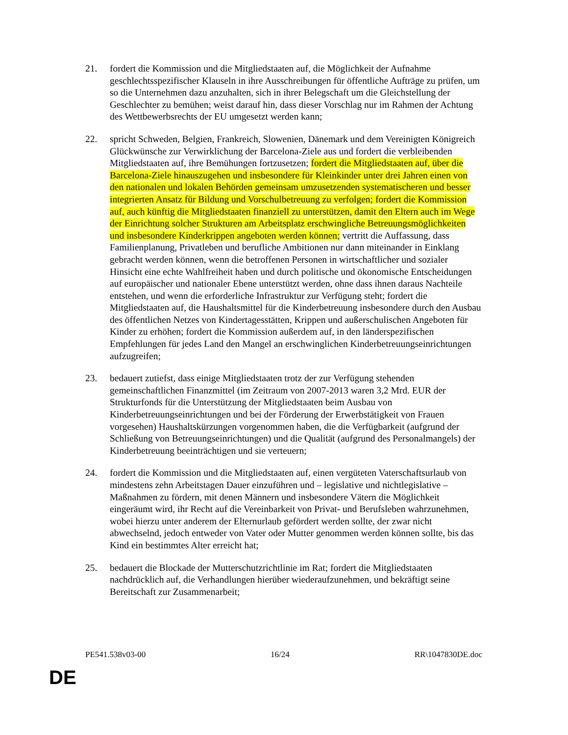21. fordert die Kommission und die Mitgliedstaaten auf, die Möglichkeit der Aufnahme geschlechtsspezifischer Klauseln in ihre Ausschreibungen für öffentliche Aufträge zu prüfen, um so die Unternehmen dazu anzuhalten, sich in ihrer Belegschaft um die Gleichstellung der Geschlechter zu bemühen; weist darauf hin, dass dieser Vorschlag nur im Rahmen der Achtung des Wettbewerbsrechts der EU umgesetzt werden kann;
22. spricht Schweden, Belgien, Frankreich, Slowenien, Dänemark und dem Vereinigten Königreich Glückwünsche zur Verwirklichung der Barcelona-Ziele aus und fordert die verbleibenden Mitgliedstaaten auf, ihre Bemühungen fortzusetzen; fordert die Mitgliedstaaten auf, über die Barcelona-Ziele hinauszugehen und insbesondere für Kleinkinder unter drei Jahren einen von den nationalen und lokalen Behörden gemeinsam umzusetzenden systematischeren und besser integrierten Ansatz für Bildung und Vorschulbetreuung zu verfolgen; fordert die Kommission auf, auch künftig die Mitgliedstaaten finanziell zu unterstützen, damit den Eltern auch im Wege der Einrichtung solcher Strukturen am Arbeitsplatz erschwingliche Betreuungsmöglichkeiten und insbesondere Kinderkrippen angeboten werden können; vertritt die Auffassung, dass Familienplanung, Privatleben und berufliche Ambitionen nur dann miteinander in Einklang gebracht werden können, wenn die betroffenen Personen in wirtschaftlicher und sozialer Hinsicht eine echte Wahlfreiheit haben und durch politische und ökonomische Entscheidungen auf europäischer und nationaler Ebene unterstützt werden, ohne dass ihnen daraus Nachteile entstehen, und wenn die erforderliche Infrastruktur zur Verfügung steht; fordert die Mitgliedstaaten auf, die Haushaltsmittel für die Kinderbetreuung insbesondere durch den Ausbau des öffentlichen Netzes von Kindertagesstätten, Krippen und außerschulischen Angeboten für Kinder zu erhöhen; fordert die Kommission außerdem auf, in den länderspezifischen Empfehlungen für jedes Land den Mangel an erschwinglichen Kinderbetreuungseinrichtungen aufzugreifen;
23. bedauert zutiefst, dass einige Mitgliedstaaten trotz der zur Verfügung stehenden gemeinschaftlichen Finanzmittel (im Zeitraum von 2007-2013 waren 3,2 Mrd. EUR der Strukturfonds für die Unterstützung der Mitgliedstaaten beim Ausbau von Kinderbetreuungseinrichtungen und bei der Förderung der Erwerbstätigkeit von Frauen vorgesehen) Haushaltskürzungen vorgenommen haben, die die Verfügbarkeit (aufgrund der Schließung von Betreuungseinrichtungen) und die Qualität (aufgrund des Personalmangels) der Kinderbetreuung beeinträchtigen und sie verteuern;
24. fordert die Kommission und die Mitgliedstaaten auf, einen vergüteten Vaterschaftsurlaub von mindestens zehn Arbeitstagen Dauer einzuführen und – legislative und nichtlegislative – Maßnahmen zu fördern, mit denen Männern und insbesondere Vätern die Möglichkeit eingeräumt wird, ihr Recht auf die Vereinbarkeit von Privat- und Berufsleben wahrzunehmen, wobei hierzu unter anderem der Elternurlaub gefördert werden sollte, der zwar nicht abwechselnd, jedoch entweder von Vater oder Mutter genommen werden können sollte, bis das Kind ein bestimmtes Alter erreicht hat;
25. bedauert die Blockade der Mutterschutzrichtlinie im Rat; fordert die Mitgliedstaaten nachdrücklich auf, die Verhandlungen hierüber wiederaufzunehmen, und bekräftigt seine Bereitschaft zur Zusammenarbeit;
PE541.538v03-00 16/24 RR\1047830DE.doc
DE